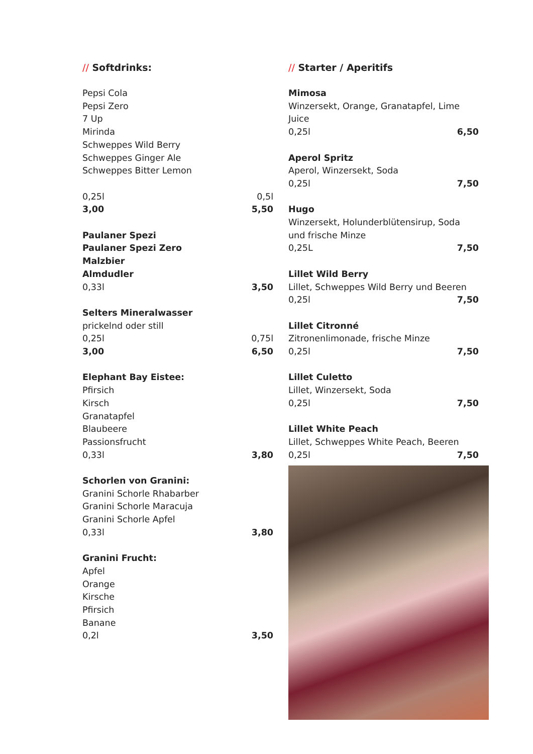// Softdrinks:
Pepsi Cola
Pepsi Zero
7 Up
Mirinda
Schweppes Wild Berry
Schweppes Ginger Ale
Schweppes Bitter Lemon
0,25l 0,5l
3,00 5,50
Paulaner Spezi
Paulaner Spezi Zero
Malzbier
Almdudler
0,33l 3,50
Selters Mineralwasser
prickelnd oder still
0,25l 0,75l
3,00 6,50
Elephant Bay Eistee:
Pfirsich
Kirsch
Granatapfel
Blaubeere
Passionsfrucht
0,33l 3,80
Schorlen von Granini:
Granini Schorle Rhabarber
Granini Schorle Maracuja
Granini Schorle Apfel
0,33l 3,80
Granini Frucht:
Apfel
Orange
Kirsche
Pfirsich
Banane
0,2l 3,50
// Starter / Aperitifs
Mimosa
Winzersekt, Orange, Granatapfel, Lime Juice
0,25l 6,50
Aperol Spritz
Aperol, Winzersekt, Soda
0,25l 7,50
Hugo
Winzersekt, Holunderblütensirup, Soda und frische Minze
0,25L 7,50
Lillet Wild Berry
Lillet, Schweppes Wild Berry und Beeren
0,25l 7,50
Lillet Citronné
Zitronenlimonade, frische Minze
0,25l 7,50
Lillet Culetto
Lillet, Winzersekt, Soda
0,25l 7,50
Lillet White Peach
Lillet, Schweppes White Peach, Beeren
0,25l 7,50